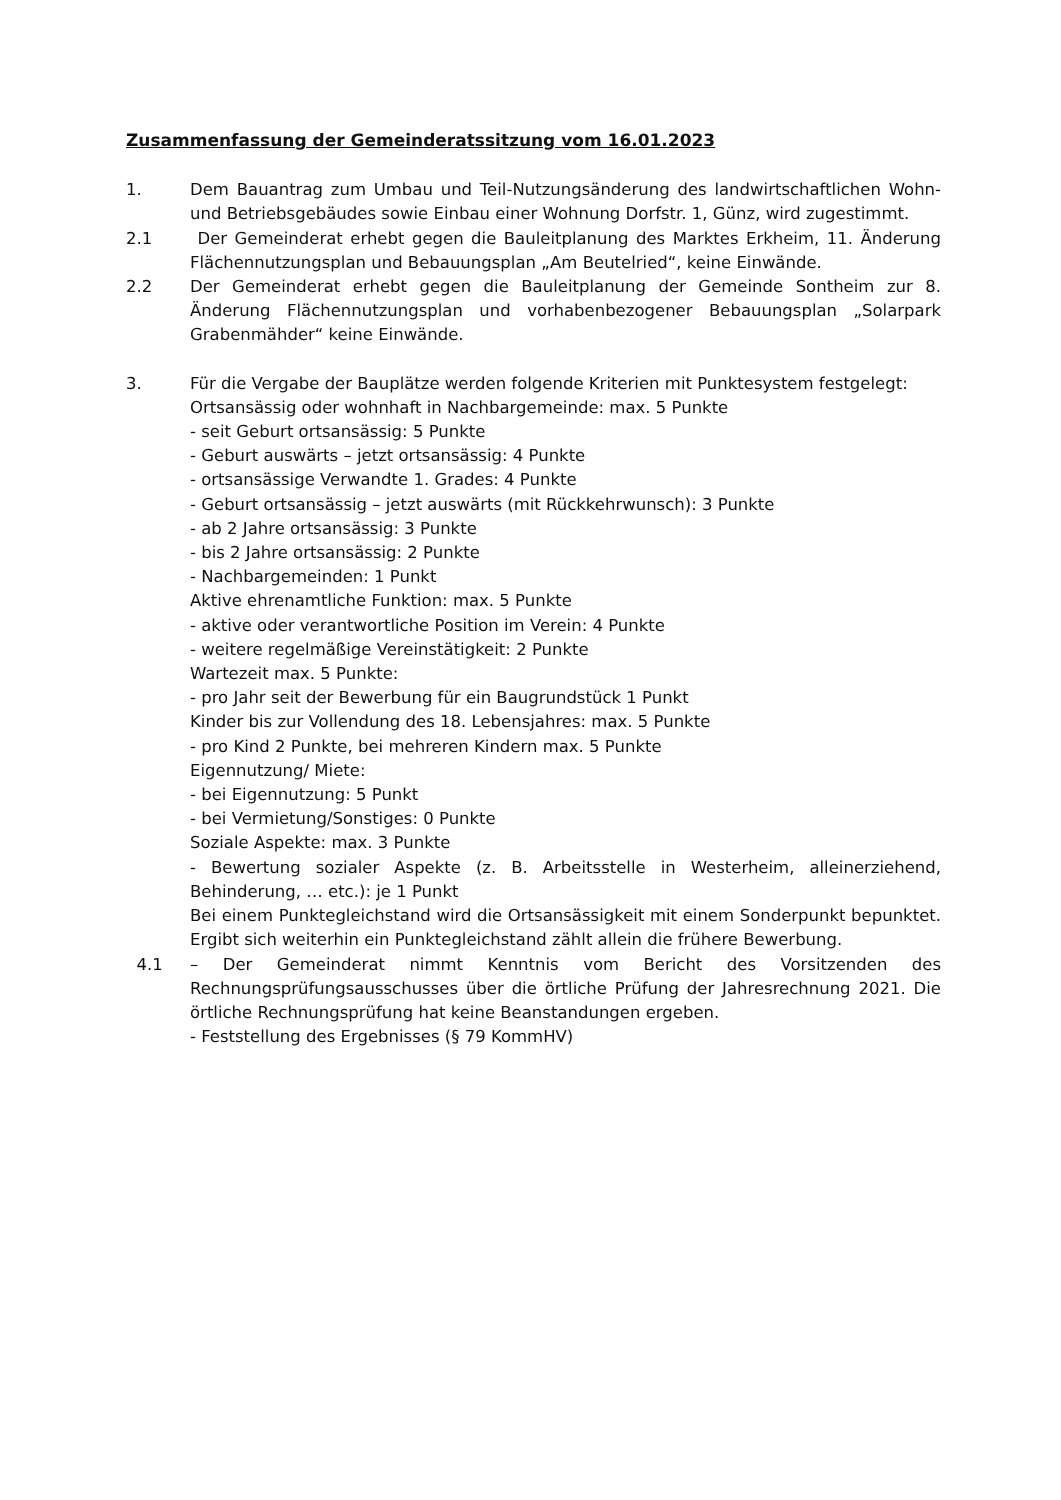Zusammenfassung der Gemeinderatssitzung vom 16.01.2023
1. Dem Bauantrag zum Umbau und Teil-Nutzungsänderung des landwirtschaftlichen Wohn- und Betriebsgebäudes sowie Einbau einer Wohnung Dorfstr. 1, Günz, wird zugestimmt.
2.1 Der Gemeinderat erhebt gegen die Bauleitplanung des Marktes Erkheim, 11. Änderung Flächennutzungsplan und Bebauungsplan „Am Beutelried“, keine Einwände.
2.2 Der Gemeinderat erhebt gegen die Bauleitplanung der Gemeinde Sontheim zur 8. Änderung Flächennutzungsplan und vorhabenbezogener Bebauungsplan „Solarpark Grabenmähder“ keine Einwände.
3. Für die Vergabe der Bauplätze werden folgende Kriterien mit Punktesystem festgelegt:
Ortsansässig oder wohnhaft in Nachbargemeinde: max. 5 Punkte
- seit Geburt ortsansässig: 5 Punkte
- Geburt auswärts – jetzt ortsansässig: 4 Punkte
- ortsansässige Verwandte 1. Grades: 4 Punkte
- Geburt ortsansässig – jetzt auswärts (mit Rückkehrwunsch): 3 Punkte
- ab 2 Jahre ortsansässig: 3 Punkte
- bis 2 Jahre ortsansässig: 2 Punkte
- Nachbargemeinden: 1 Punkt
Aktive ehrenamtliche Funktion: max. 5 Punkte
- aktive oder verantwortliche Position im Verein: 4 Punkte
- weitere regelmäßige Vereinstätigkeit: 2 Punkte
Wartezeit max. 5 Punkte:
- pro Jahr seit der Bewerbung für ein Baugrundstück 1 Punkt
Kinder bis zur Vollendung des 18. Lebensjahres: max. 5 Punkte
- pro Kind 2 Punkte, bei mehreren Kindern max. 5 Punkte
Eigennutzung/ Miete:
- bei Eigennutzung: 5 Punkt
- bei Vermietung/Sonstiges: 0 Punkte
Soziale Aspekte: max. 3 Punkte
- Bewertung sozialer Aspekte (z. B. Arbeitsstelle in Westerheim, alleinerziehend, Behinderung, … etc.): je 1 Punkt
Bei einem Punktegleichstand wird die Ortsansässigkeit mit einem Sonderpunkt bepunktet. Ergibt sich weiterhin ein Punktegleichstand zählt allein die frühere Bewerbung.
4.1 – Der Gemeinderat nimmt Kenntnis vom Bericht des Vorsitzenden des Rechnungsprüfungsausschusses über die örtliche Prüfung der Jahresrechnung 2021. Die örtliche Rechnungsprüfung hat keine Beanstandungen ergeben.
- Feststellung des Ergebnisses (§ 79 KommHV)